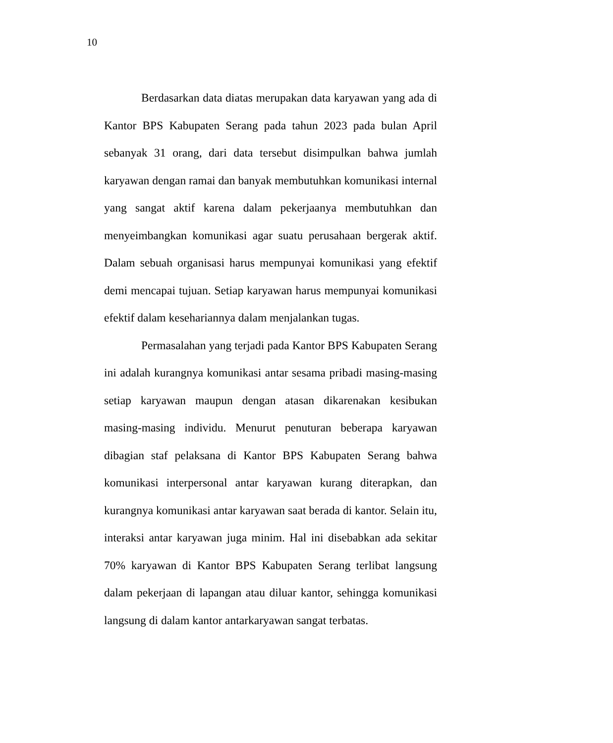10
Berdasarkan data diatas merupakan data karyawan yang ada di Kantor BPS Kabupaten Serang pada tahun 2023 pada bulan April sebanyak 31 orang, dari data tersebut disimpulkan bahwa jumlah karyawan dengan ramai dan banyak membutuhkan komunikasi internal yang sangat aktif karena dalam pekerjaanya membutuhkan dan menyeimbangkan komunikasi agar suatu perusahaan bergerak aktif. Dalam sebuah organisasi harus mempunyai komunikasi yang efektif demi mencapai tujuan. Setiap karyawan harus mempunyai komunikasi efektif dalam kesehariannya dalam menjalankan tugas.
Permasalahan yang terjadi pada Kantor BPS Kabupaten Serang ini adalah kurangnya komunikasi antar sesama pribadi masing-masing setiap karyawan maupun dengan atasan dikarenakan kesibukan masing-masing individu. Menurut penuturan beberapa karyawan dibagian staf pelaksana di Kantor BPS Kabupaten Serang bahwa komunikasi interpersonal antar karyawan kurang diterapkan, dan kurangnya komunikasi antar karyawan saat berada di kantor. Selain itu, interaksi antar karyawan juga minim. Hal ini disebabkan ada sekitar 70% karyawan di Kantor BPS Kabupaten Serang terlibat langsung dalam pekerjaan di lapangan atau diluar kantor, sehingga komunikasi langsung di dalam kantor antarkaryawan sangat terbatas.